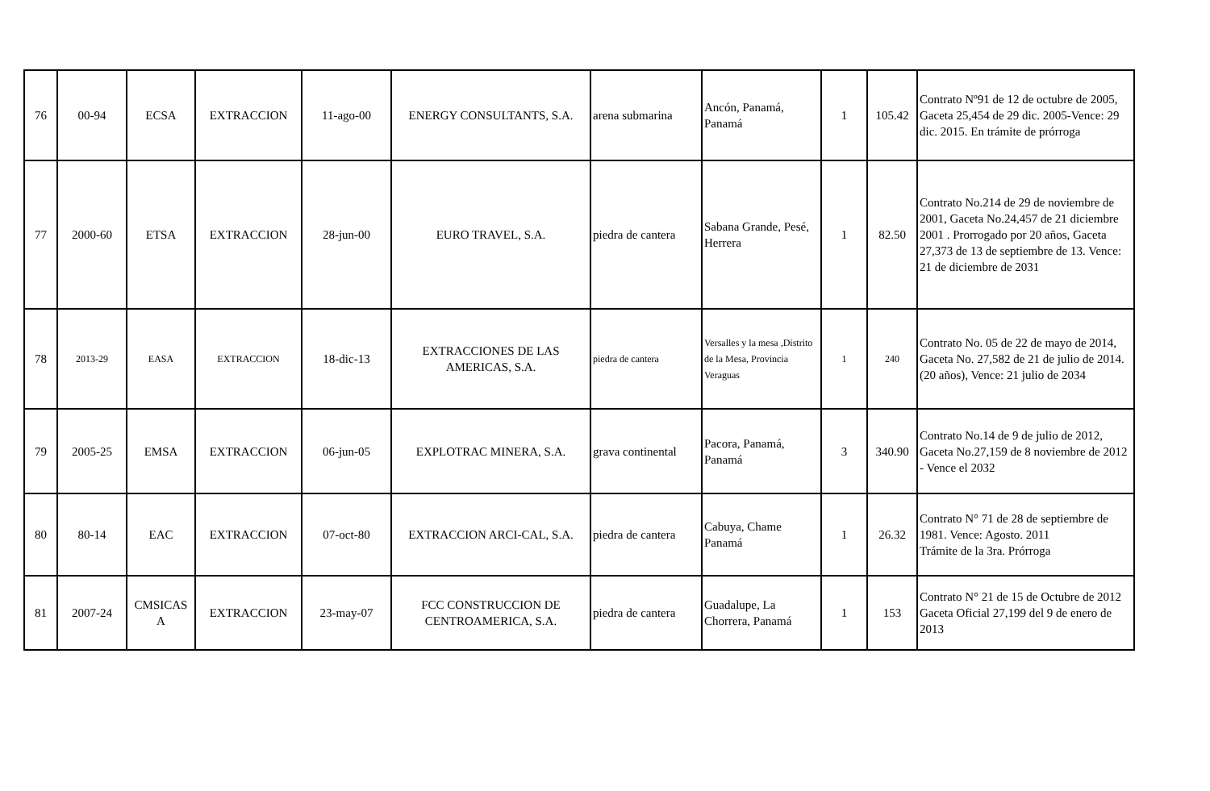| 76 | 00-94 | ECSA | EXTRACCION | 11-ago-00 | ENERGY CONSULTANTS, S.A. | arena submarina | Ancón, Panamá, Panamá | 1 | 105.42 | Contrato Nº91 de 12 de octubre de 2005, Gaceta 25,454 de 29 dic. 2005-Vence: 29 dic. 2015. En trámite de prórroga |
| 77 | 2000-60 | ETSA | EXTRACCION | 28-jun-00 | EURO TRAVEL, S.A. | piedra de cantera | Sabana Grande, Pesé, Herrera | 1 | 82.50 | Contrato No.214 de 29 de noviembre de 2001, Gaceta No.24,457 de 21 diciembre 2001 . Prorrogado por 20 años, Gaceta 27,373 de 13 de septiembre de 13. Vence: 21 de diciembre de 2031 |
| 78 | 2013-29 | EASA | EXTRACCION | 18-dic-13 | EXTRACCIONES DE LAS AMERICAS, S.A. | piedra de cantera | Versalles y la mesa ,Distrito de la Mesa, Provincia Veraguas | 1 | 240 | Contrato No. 05 de 22 de mayo de 2014, Gaceta No. 27,582 de 21 de julio de 2014. (20 años), Vence: 21 julio de 2034 |
| 79 | 2005-25 | EMSA | EXTRACCION | 06-jun-05 | EXPLOTRAC MINERA, S.A. | grava continental | Pacora, Panamá, Panamá | 3 | 340.90 | Contrato No.14 de 9 de julio de 2012, Gaceta No.27,159 de 8 noviembre de 2012 - Vence el 2032 |
| 80 | 80-14 | EAC | EXTRACCION | 07-oct-80 | EXTRACCION ARCI-CAL, S.A. | piedra de cantera | Cabuya, Chame Panamá | 1 | 26.32 | Contrato N° 71 de 28 de septiembre de 1981. Vence: Agosto. 2011 Trámite de la 3ra. Prórroga |
| 81 | 2007-24 | CMSICAS A | EXTRACCION | 23-may-07 | FCC CONSTRUCCION DE CENTROAMERICA, S.A. | piedra de cantera | Guadalupe, La Chorrera, Panamá | 1 | 153 | Contrato N° 21 de 15 de Octubre de 2012 Gaceta Oficial 27,199 del 9 de enero de 2013 |